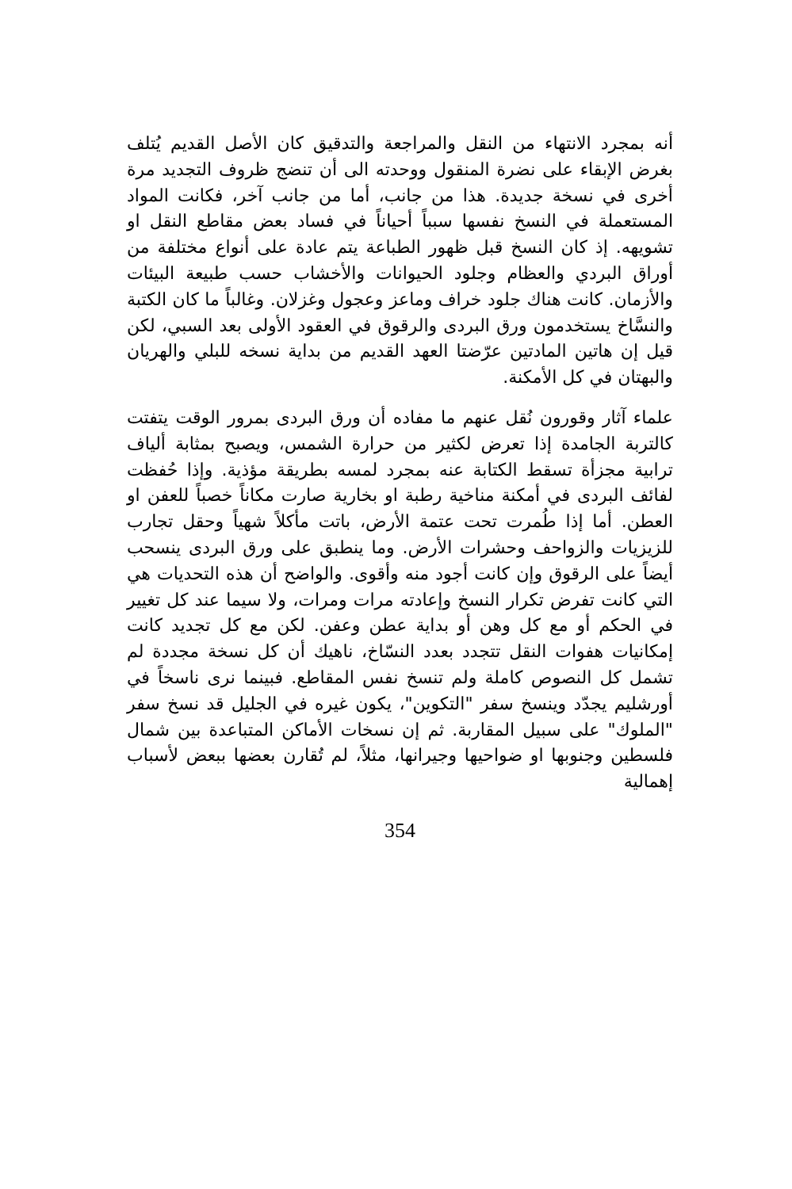أنه بمجرد الانتهاء من النقل والمراجعة والتدقيق كان الأصل القديم يُتلف بغرض الإبقاء على نضرة المنقول ووحدته الى أن تنضج ظروف التجديد مرة أخرى في نسخة جديدة. هذا من جانب، أما من جانب آخر، فكانت المواد المستعملة في النسخ نفسها سبباً أحياناً في فساد بعض مقاطع النقل او تشويهه. إذ كان النسخ قبل ظهور الطباعة يتم عادة على أنواع مختلفة من أوراق البردي والعظام وجلود الحيوانات والأخشاب حسب طبيعة البيئات والأزمان. كانت هناك جلود خراف وماعز وعجول وغزلان. وغالباً ما كان الكتبة والنسَّاخ يستخدمون ورق البردى والرقوق في العقود الأولى بعد السبي، لكن قيل إن هاتين المادتين عرّضتا العهد القديم من بداية نسخه للبلي والهريان والبهتان في كل الأمكنة.
علماء آثار وقورون نُقل عنهم ما مفاده أن ورق البردى بمرور الوقت يتفتت كالتربة الجامدة إذا تعرض لكثير من حرارة الشمس، ويصبح بمثابة ألياف ترابية مجزأة تسقط الكتابة عنه بمجرد لمسه بطريقة مؤذية. وإذا حُفظت لفائف البردى في أمكنة مناخية رطبة او بخارية صارت مكاناً خصباً للعفن او العطن. أما إذا طُمرت تحت عتمة الأرض، باتت مأكلاً شهياً وحقل تجارب للزيزيات والزواحف وحشرات الأرض. وما ينطبق على ورق البردى ينسحب أيضاً على الرقوق وإن كانت أجود منه وأقوى. والواضح أن هذه التحديات هي التي كانت تفرض تكرار النسخ وإعادته مرات ومرات، ولا سيما عند كل تغيير في الحكم أو مع كل وهن أو بداية عطن وعفن. لكن مع كل تجديد كانت إمكانيات هفوات النقل تتجدد بعدد النسّاخ، ناهيك أن كل نسخة مجددة لم تشمل كل النصوص كاملة ولم تنسخ نفس المقاطع. فبينما نرى ناسخاً في أورشليم يجدّد وينسخ سفر "التكوين"، يكون غيره في الجليل قد نسخ سفر "الملوك" على سبيل المقاربة. ثم إن نسخات الأماكن المتباعدة بين شمال فلسطين وجنوبها او ضواحيها وجيرانها، مثلاً، لم تُقارن بعضها ببعض لأسباب إهمالية
354